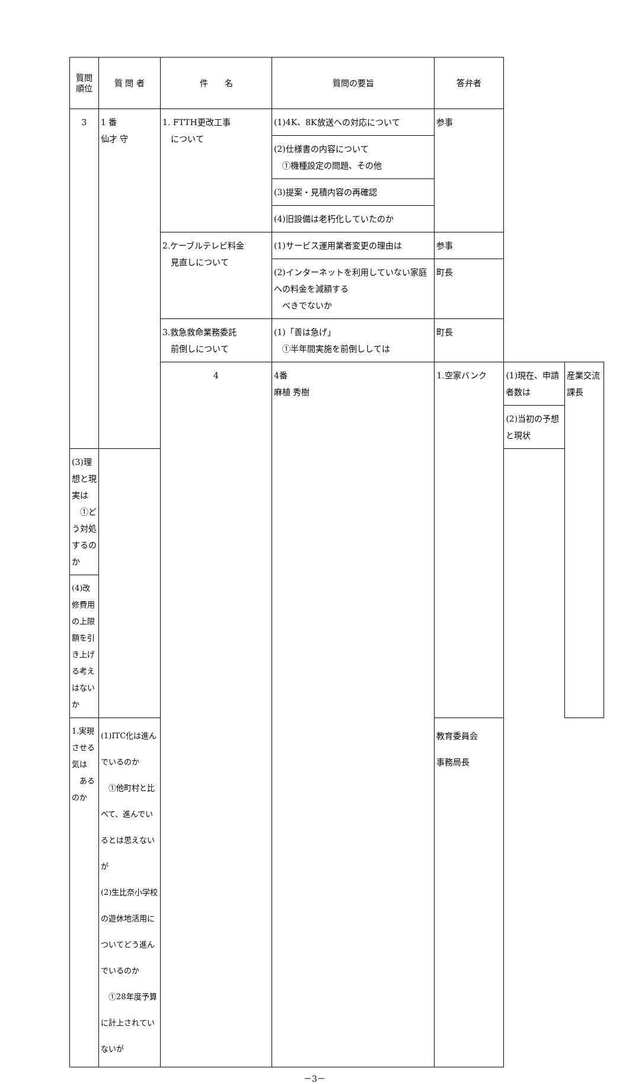| 質問 順位 | 質 問 者 | 件 名 | 質問の要旨 | 答弁者 | | |
| --- | --- | --- | --- | --- | --- | --- |
| 3 | 1 番 仙才 守 | 1. FTTH更改工事 について | (1)4K、8K放送への対応について | 参事 | | |
| | | | (2)仕様書の内容について ①機種設定の問題、その他 | | | |
| | | | (3)提案・見積内容の再確認 | | | |
| | | | (4)旧設備は老朽化していたのか | | | |
| | | 2.ケーブルテレビ料金 見直しについて | (1)サービス運用業者変更の理由は | 参事 | | |
| | | | (2)インターネットを利用していない家庭への料金を減額する べきでないか | 町長 | | |
| | | 3.救急救命業務委託 前倒しについて | (1)「善は急げ」 ①半年間実施を前倒ししては | 町長 | | |
| | | 4 | 4番 麻植 秀樹 | 1.空家バンク | (1)現在、申請者数は | 産業交流課長 |
| | | | | | (2)当初の予想と現状 | |
| (3)理想と現実は ①どう対処するのか | | | | | | |
| (4)改修費用の上限額を引き上げる考えはないか | | | | | | |
| 1.実現させる気は あるのか | (1)ITC化は進んでいるのか ①他町村と比べて、進んでいるとは思えないが (2)生比奈小学校の遊休地活用についてどう進んでいるのか ①28年度予算に計上されていないが | | | 教育委員会 事務局長 | | |
－3－